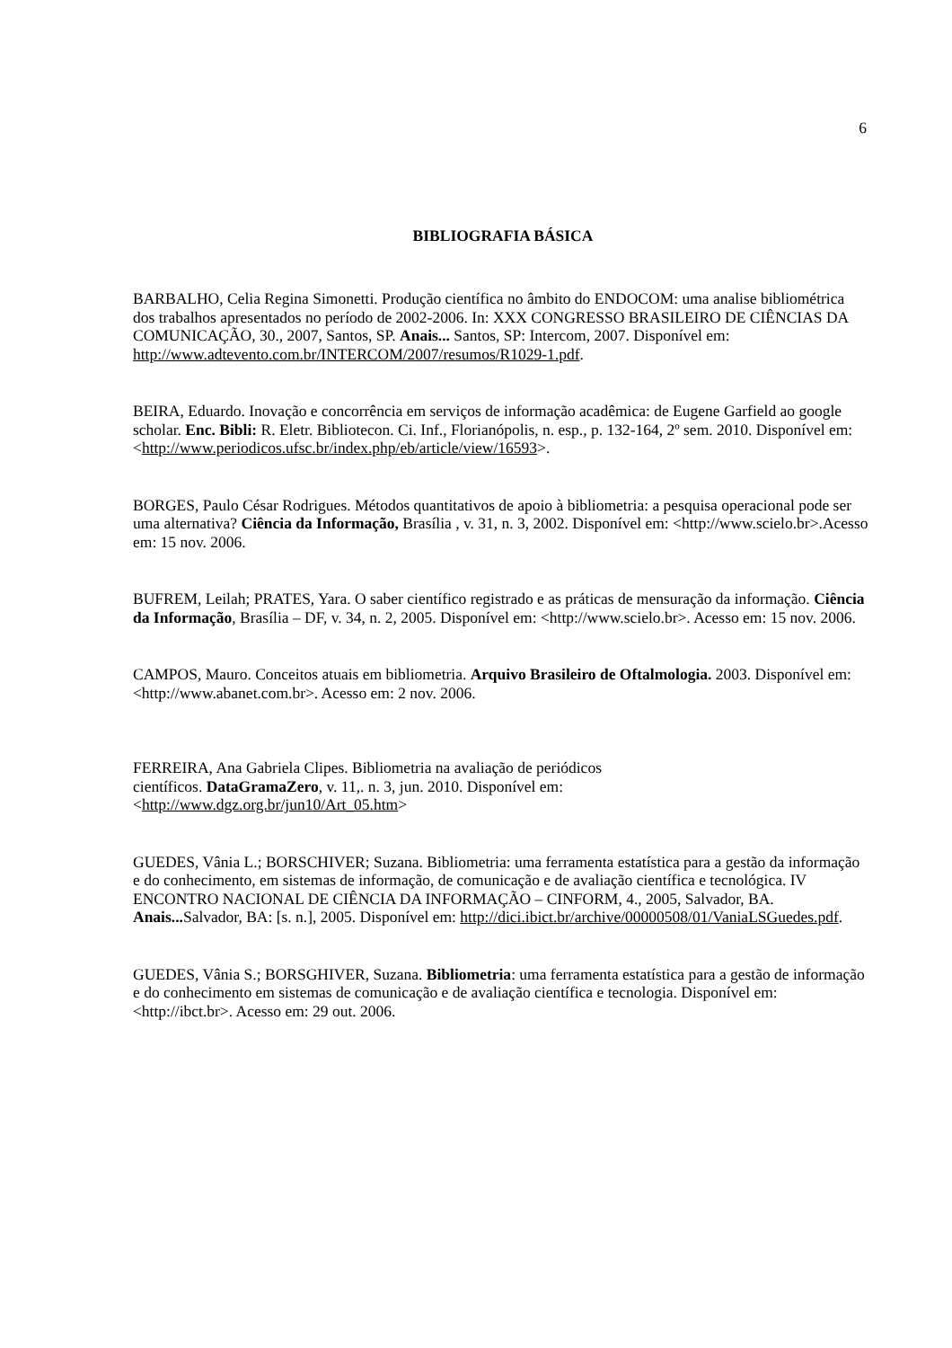6
BIBLIOGRAFIA BÁSICA
BARBALHO, Celia Regina Simonetti. Produção científica no âmbito do ENDOCOM: uma analise bibliométrica dos trabalhos apresentados no período de 2002-2006. In: XXX CONGRESSO BRASILEIRO DE CIÊNCIAS DA COMUNICAÇÃO, 30., 2007, Santos, SP. Anais... Santos, SP: Intercom, 2007. Disponível em: http://www.adtevento.com.br/INTERCOM/2007/resumos/R1029-1.pdf.
BEIRA, Eduardo. Inovação e concorrência em serviços de informação acadêmica: de Eugene Garfield ao google scholar. Enc. Bibli: R. Eletr. Bibliotecon. Ci. Inf., Florianópolis, n. esp., p. 132-164, 2º sem. 2010. Disponível em:
<http://www.periodicos.ufsc.br/index.php/eb/article/view/16593>.
BORGES, Paulo César Rodrigues. Métodos quantitativos de apoio à bibliometria: a pesquisa operacional pode ser uma alternativa? Ciência da Informação, Brasília , v. 31, n. 3, 2002. Disponível em: <http://www.scielo.br>.Acesso em: 15 nov. 2006.
BUFREM, Leilah; PRATES, Yara. O saber científico registrado e as práticas de mensuração da informação. Ciência da Informação, Brasília – DF, v. 34, n. 2, 2005. Disponível em: <http://www.scielo.br>. Acesso em: 15 nov. 2006.
CAMPOS, Mauro. Conceitos atuais em bibliometria. Arquivo Brasileiro de Oftalmologia. 2003. Disponível em: <http://www.abanet.com.br>. Acesso em: 2 nov. 2006.
FERREIRA, Ana Gabriela Clipes. Bibliometria na avaliação de periódicos
científicos. DataGramaZero, v. 11,. n. 3, jun. 2010. Disponível em:
<http://www.dgz.org.br/jun10/Art_05.htm>
GUEDES, Vânia L.; BORSCHIVER; Suzana. Bibliometria: uma ferramenta estatística para a gestão da informação e do conhecimento, em sistemas de informação, de comunicação e de avaliação científica e tecnológica. IV ENCONTRO NACIONAL DE CIÊNCIA DA INFORMAÇÃO – CINFORM, 4., 2005, Salvador, BA. Anais... Salvador, BA: [s. n.], 2005. Disponível em: http://dici.ibict.br/archive/00000508/01/VaniaLSGuedes.pdf.
GUEDES, Vânia S.; BORSGHIVER, Suzana. Bibliometria: uma ferramenta estatística para a gestão de informação e do conhecimento em sistemas de comunicação e de avaliação científica e tecnologia. Disponível em: <http://ibct.br>. Acesso em: 29 out. 2006.